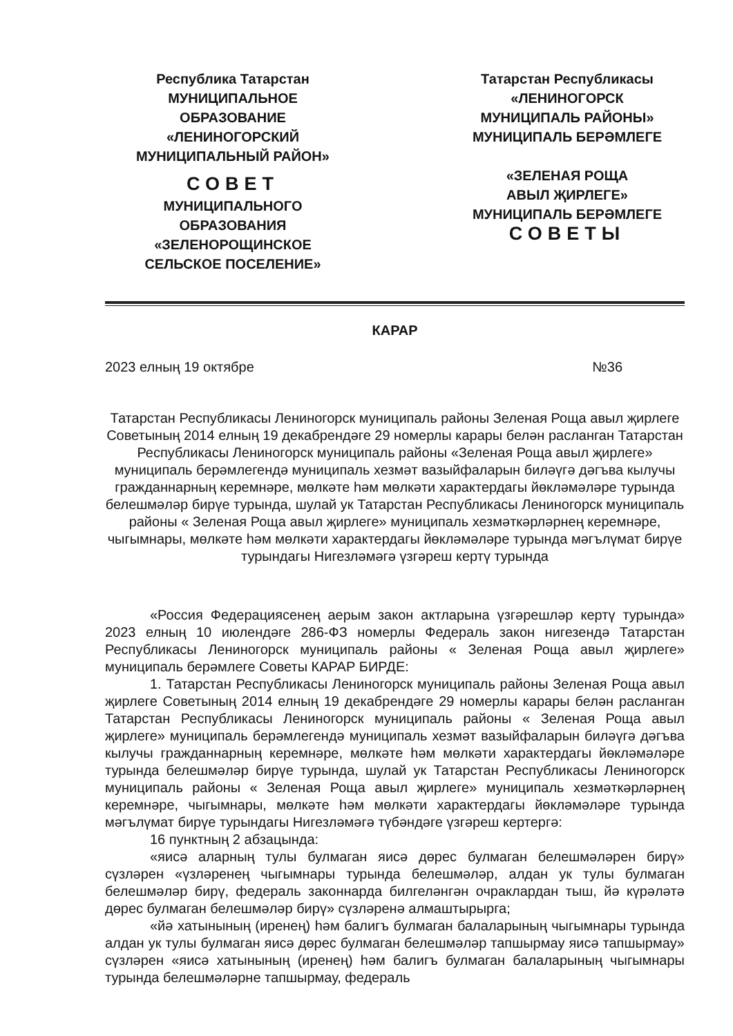Республика Татарстан
МУНИЦИПАЛЬНОЕ
ОБРАЗОВАНИЕ
«ЛЕНИНОГОРСКИЙ
МУНИЦИПАЛЬНЫЙ РАЙОН»
СОВЕТ
МУНИЦИПАЛЬНОГО
ОБРАЗОВАНИЯ
«ЗЕЛЕНОРОЩИНСКОЕ
СЕЛЬСКОЕ ПОСЕЛЕНИЕ»
Татарстан Республикасы
«ЛЕНИНОГОРСК
МУНИЦИПАЛЬ РАЙОНЫ»
МУНИЦИПАЛЬ БЕРӘМЛЕГЕ
«ЗЕЛЕНАЯ РОЩА
АВЫЛ ҖИРЛЕГЕ»
МУНИЦИПАЛЬ БЕРӘМЛЕГЕ
СОВЕТЫ
КАРАР
2023 елның 19 октябре №36
Татарстан Республикасы Лениногорск муниципаль районы Зеленая Роща авыл җирлеге Советының 2014 елның 19 декабрендәге 29 номерлы карары белән расланган Татарстан Республикасы Лениногорск муниципаль районы «Зеленая Роща авыл җирлеге» муниципаль берәмлегендә муниципаль хезмәт вазыйфаларын биләүгә дәгъва кылучы гражданнарның керемнәре, мөлкәте һәм мөлкәти характердагы йөкләмәләре турында белешмәләр бирүе турында, шулай ук Татарстан Республикасы Лениногорск муниципаль районы « Зеленая Роща авыл җирлеге» муниципаль хезмәткәрләрнең керемнәре, чыгымнары, мөлкәте һәм мөлкәти характердагы йөкләмәләре турында мәгълүмат бирүе турындагы Нигезләмәгә үзгәреш кертү турында
«Россия Федерациясенең аерым закон актларына үзгәрешләр кертү турында» 2023 елның 10 июлендәге 286-ФЗ номерлы Федераль закон нигезендә Татарстан Республикасы Лениногорск муниципаль районы « Зеленая Роща авыл җирлеге» муниципаль берәмлеге Советы КАРАР БИРДЕ:
1. Татарстан Республикасы Лениногорск муниципаль районы Зеленая Роща авыл җирлеге Советының 2014 елның 19 декабрендәге 29 номерлы карары белән расланган Татарстан Республикасы Лениногорск муниципаль районы « Зеленая Роща авыл җирлеге» муниципаль берәмлегендә муниципаль хезмәт вазыйфаларын биләүгә дәгъва кылучы гражданнарның керемнәре, мөлкәте һәм мөлкәти характердагы йөкләмәләре турында белешмәләр бирүе турында, шулай ук Татарстан Республикасы Лениногорск муниципаль районы « Зеленая Роща авыл җирлеге» муниципаль хезмәткәрләрнең керемнәре, чыгымнары, мөлкәте һәм мөлкәти характердагы йөкләмәләре турында мәгълүмат бирүе турындагы Нигезләмәгә түбәндәге үзгәреш кертергә:
16 пунктның 2 абзацында:
«яисә аларның тулы булмаган яисә дөрес булмаган белешмәләрен бирү» сүзләрен «үзләренең чыгымнары турында белешмәләр, алдан ук тулы булмаган белешмәләр бирү, федераль законнарда билгеләнгән очраклардан тыш, йә күрәләтә дөрес булмаган белешмәләр бирү» сүзләренә алмаштырырга;
«йә хатынының (иренең) һәм балигъ булмаган балаларының чыгымнары турында алдан ук тулы булмаган яисә дөрес булмаган белешмәләр тапшырмау яисә тапшырмау» сүзләрен «яисә хатынының (иренең) һәм балигъ булмаган балаларының чыгымнары турында белешмәләрне тапшырмау, федераль